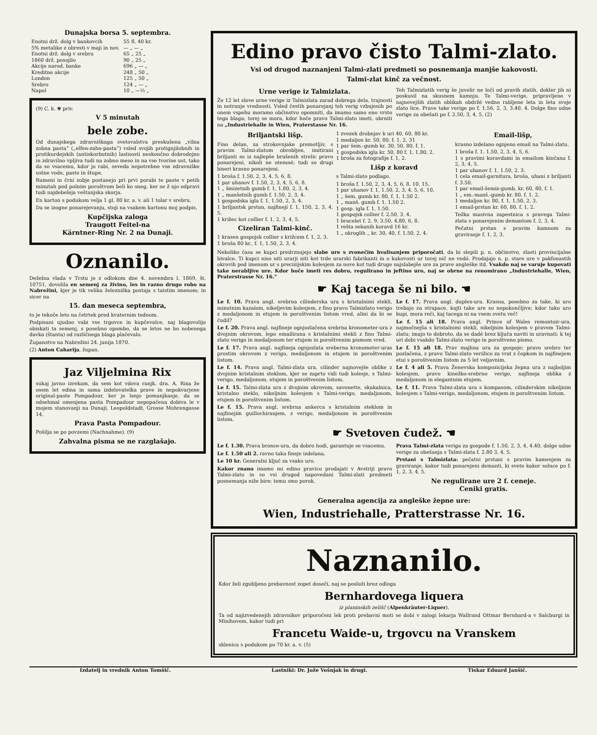Dunajska borsa 5. septembra.
| Enotni drž. dolg v bankovcih | 55 fl. 40 kr. |
| 5% metalike z obresti v maji in nov. | — „ — „ |
| Enotni drž. dolg v srebru | 65 „ 25 „ |
| 1860 drž. posojilo | 90 „ 25 „ |
| Akcije narod. banke | 696 „ — „ |
| Kreditne akcije | 248 „ 50 „ |
| London | 125 „ 50 „ |
| Srebro | 124 „ — „ |
| Napol | 10 „ —½ „ |
(9) C. k. ✾ priv.
V 5 minutah
bele zobe.
Od dunajskega zdravniškaga svetovalstva preskušena „vilna zobna pasta“ („elfen-zahn-pasta“) vsled svojih protignjilobnih in protikurdejskih (antiskorbutnih) lastnosti neskončno dobrodejno in zdravilno vpljiva tudi na zobno meso in na vse tvorine ust, tako da so vsacemu, kdor jo rabi, seveda nepotrebne vse zdravniške ustne vode, paste in štupe.
Rumeni in črni zobje postanejo pri prvi porabi te paste v petih minutah pod polnim poroštvom beli ko sneg, ker se ž njo odpravi tudi najdebeleja veštanjska skorja.
En karton s podukom velja 1 gl. 80 kr. a. v. ali 1 tolar v srebru.
Da se izogne ponarejevanju, stoji na vsakem kartonu moj podpis.
Kupčijska zaloga
Traugott Feitel-na
Kärntner-Ring Nr. 2 na Dunaji.
Oznanilo.
Deželna vlada v Trstu je z odlokom dne 4. novembra l. 1869, št. 10751, dovolila en semenj za živino, les in razno drugo robo na Nabrežini, kjer je tik velika železniška postaja s taistim imenom; in sicer na
15. dan meseca septembra,
to je tekoče leto na četrtek pred kvaternim tednom.
Podpisani ujudno vabi vse trgovce in kupčevalce, naj blagovolijo obiskati ta semenj, s posebno opombo, da se letos ne bo nobenega davka (štanta) od različnega blaga plačevalo.
Županstvo na Nabrežini 24. junija 1870.
(2) Anton Caharija, župan.
Jaz Viljelmina Rix
sukaj javno izrekam, da sem kot vdova ranjk. dra. A. Rixa že osem let edina in sama izdelovatelka prave in nepokvarjene original-paste Pompadour, ker je lenjo pomanjkanje, da se odsehmal omenjena pasta Pompadour nepopačena dobiva le v mojem stanovanji na Dunaji, Leopoldstadt, Grosse Mohrengasse 14.
Prava Pasta Pompadour.
Pošilja se po povzemi (Nachnahme). (9)
Zahvalna pisma se ne razglašajo.
Edino pravo čisto Talmi-zlato.
Vsi od drugod naznanjeni Talmi-zlati predmeti so posnemanja manjše kakovosti.
Talmi-zlat kinč za večnost.
Urne verige iz Talmizlata.
Že 12 let slove urne verige iz Talmizlata zarad dobrega dela, trajnosti in notranje vrednosti. Vsled čestih ponarejanj teh verig vzbujenih po onem vspehu moramo občinstvo opomniti, da imamo samo eno vrsto tega blaga; torej se mora, kdor hoče pravo Talmi-zlato imeti, obrniti na „Industriehalle in Wien, Praterstasse Nr. 16.
Teh Talmizlatih verig še juvelir ne loči od pravih zlatih, dokler jih ni poskusil na skusnem kamnju. Te Talmi-verige, pripravljene v najnovejših zlatih oblikah obdržé vedno rabljene leta in leta svoje zlato lice. Prave take verige po f. 1.56, 2, 3, 3.40, 4. Dolge fino udne verige za obešati po f. 2.50, 3, 4, 5. (2)
Briljantski lišp.
Fino delan, za strokovnjake premotljiv, s pravim Talmi-zlatom obrobljen, imitirani briljanti so iz najlepše brušenih strelic pravo ponarejeni, nikoli ne otemné; tudi so drugi biseri krasno ponarejeni.
1 broša f. 1.50, 2, 3, 4, 5, 6, 8.
1 par uhanov f. 1.50, 2, 3, 4, 5, 6, 8.
1 „ šmizetnih gumb f. 1, 1.80, 2, 3, 4.
1 „ manšetnih gumb f. 1.50, 2, 3, 4.
1 gospodska igla f. 1, 1.50, 2, 3, 4.
1 briljantsk prstan, najfinejí f. 1, 150, 2, 3, 4, 5.
1 križec kot collier f. 1, 2, 3, 4, 5.
Cizeliran Talmi-kinč.
1 krasen gospojsk collier s križcem f. 1, 2, 3.
1 broša 80 kr., f. 1, 1.50, 2, 3, 4.
1 zvezek drobnjav k uri 40, 60, 80 kr.
1 medaljon kr. 50, 80, f. 1, 2, 31
1 par šem.-gumb kr. 30, 50, 80, f. 1.
1 gospodska igla kr. 50, 80 f. 1, 1.80, 2.
1 broša za fotografije f. 1, 2.
Lišp z koravd
s Talmi-zlato podlago.
1 broša f. 1.50, 2, 3, 4, 5, 6, 8, 10, 15.
1 par uhanov f. 1, 1.50, 2, 3, 4, 5, 6, 10.
1 „ šem. gumb kr. 80, f. 1, 1.50 2.
1 „ manš. gumb f. 1, 1.50 2.
1 gosp. igla f. 1, 1.50.
1 gospojsk collier f. 2.50, 3, 4.
1 bracelet f. 2, 9, 3.50, 4.80, 6, 8.
1 rešta sekanih koravd 16 kr.
1 „ okroglih „ kr. 30, 40, f. 1.50, 2, 4.
Email-lišp,
krasno izdelano ognjeno email na Talmi-zlatu.
1 broša f. 1. 1.50, 2, 3, 4, 5, 6.
1 s pravimi koravdami in emailom kinčana f. 2, 3, 4, 5.
1 par uhanov f. 1, 1.50, 2, 3.
1 cela email-garnitura, broša, uhani z briljanti f. 3.50.
1 par email-šemiz-gumb, kr. 60, 80, f. 1.
1 „ em.-manš.-gumb kr. 80, f. 1, 2.
1 medaljon kr. 80, f. 1, 1.50, 2, 3.
1 email-prstan kr. 60, 80, f. 1, 2.
Težka masivna zapestnica s pravega Talmi-zlata s ponarejenim demantom f. 2, 3, 4.
Pečatni prstan s pravim kamnom za graviranje f. 1, 2, 3.
Nekoliko časa se kupci predrznujejo slabe ure s zvonečim hvalisanjem priporočati, da bi slepili p. n. občinstvo, zlasti provincijalne bivalce. Ti kupci niso niti urarji niti kot trde urarski fabrikanti in o kakovosti ur torej nič ne vedó. Prodajajo n. p. stare ure v pakfonastih okrovih pod imenom ur s precizijskim kolesjem za nove kot tudi druge najslabejše ure za prave angleške itd. Vsakdo naj se varuje kupovati take nerabljive ure. Kdor hoče imeti res dobro, regulirano in jeftino uro, naj se obrne na renomirano „Industriehalle, Wien, Praterstrasse Nr. 16.“
☛ Kaj tacega še ni bilo. ☚
Le f. 10. Prava angl. srebrna cilinderska ura s kristalnimi stekli, minutnim kazalom, nikeljevim kolesjem, z fino pravo Talmizlato verigo z medaljonom in etujem in poroštvenim listom vred, alini da bi se čudil?
Le f. 20. Prava angl. najfineje ognjozlačena srebrna kronometer-ura z dvojnim okrovom, lepo emailirana s kristalnimi stekli z fino Talmi-zlato verigo in medaljonom ter etujem in poroštvenim pismom vred.
Le f. 17. Prava angl. najfineja ognjozlata sreberna kronometer-uras prostim okrovom z verigo, medaljonom in etujem in poroštvenim listom.
Le f. 14. Prava angl. Talmi-zlata ura, cilinder najnovejše oblike z dvojnim kristalnim steklom, kjer se zaprto vidi tudi kolesje, s Talmi-verigo, medaljonom, etujem in poroštvenim listom.
Le f. 15. Talmi-zlata ura z dvojnim okrovom, savonette, skakalnica, kristalno steklo, nikeljnim kolesjem s Talmi-verigo, medaljonom, etujem in poroštvenim listom.
Le f. 15. Prava angl. srebrna ankerca s kristalnim steklom in najfinejim guillochiranjem, z verigo, medaljonom in poroštvenim listom.
Le f. 17. Prava angl. duplex-ura. Krasna, posebno za take, ki uro trebajo za strapace, kajti take ure so nepokončljive; kdor tako uro kupi, mora reči, kaj tacega ni na vsem svetu več!
Le f. 15 ali 18. Prava angl. Prince of Wales remontoir-ura, najmočnejša s kristalnimi stekli, nikeljnim kolesjem v pravem Talmi-zlatu; imajo to dobroto, da se dadé brez ključa naviti in uravnati; k tej uri dobi vsakdo Talmi-zlato verigo in poroštveno pismo.
Le f. 15 ali 18. Prav majhna ura za gospoje; pravo srebro ter pozlačena, z pravo Talmi-zlato verižico za vrat z čopkom in najfinejem etui s poroštvenim listom za 5 let veljavnim.
Le f. 4 ali 5. Prava Ženevska kompozicijska žepna ura z najboljim kolesjem, pravo kinežko-srebrno verigo, najfineja oblika z medaljonom in elegantnim etujem.
Le f. 11. Prava Talmi-zlata ura s kompasom, cilinderskim nikeljnim kolesjem s Talmi-verigo, medaljonom, etujem in poroštvenim listom.
☛ Svetoven čudež. ☚
Le f. 1.30. Prava bronce-ura, da dobro hodi, garantuje se vsacemu.
Le f. 1.50 ali 2. ravno taka fineje izdelana.
Le 10 kr. Generalni ključ za vsako uro.
Kakor znano imamo mi edino pravico prodajati v Avstriji pravo Talmi-zlato in so vsi drugod napovedani Talmi-zlati predmeti posnemanja niže bire; temu smo porok.
Prava Talmi-zlata veriga za gospode f. 1.50, 2, 3, 4, 4.40, dolge udne verige za obešanja s Talmi-zlata f. 2.80 3, 4, 5.
Prstani s Talmizlata: pečatni prstani s pravim kamenjem za graviranje, kakor tudi ponarejeni demanti, ki svete kakor solnce po f. 1, 2, 3, 4, 5.
Ne regulirane ure 2 f. ceneje.
Ceniki gratis.
Generalna agencija za angleške žepne ure:
Wien, Industriehalle, Pratterstrasse Nr. 16.
Naznanilo.
Kdor želi zgubljeno prebavnost zopet doseči, naj se posluži brez odloga
Bernhardovega liquera
iz planinskih zelišč (Alpenkräuter-Liquer).
Ta od najizvedenejih zdravnikov priporočeni lek proti prebavni moti se dobi v zalogi lekarja Wallrand Ottmar Bernhard-a v Salcburgi in Minihovem, kakor tudi pri
Francetu Waide-u, trgovcu na Vranskem
sklenica s podukom po 70 kr. a. v. (5)
Izdatelj in vrednik Anton Tomšič. Lastniki: Dr. Jože Vošnjak in drugi. Tiskar Eduard Janšič.